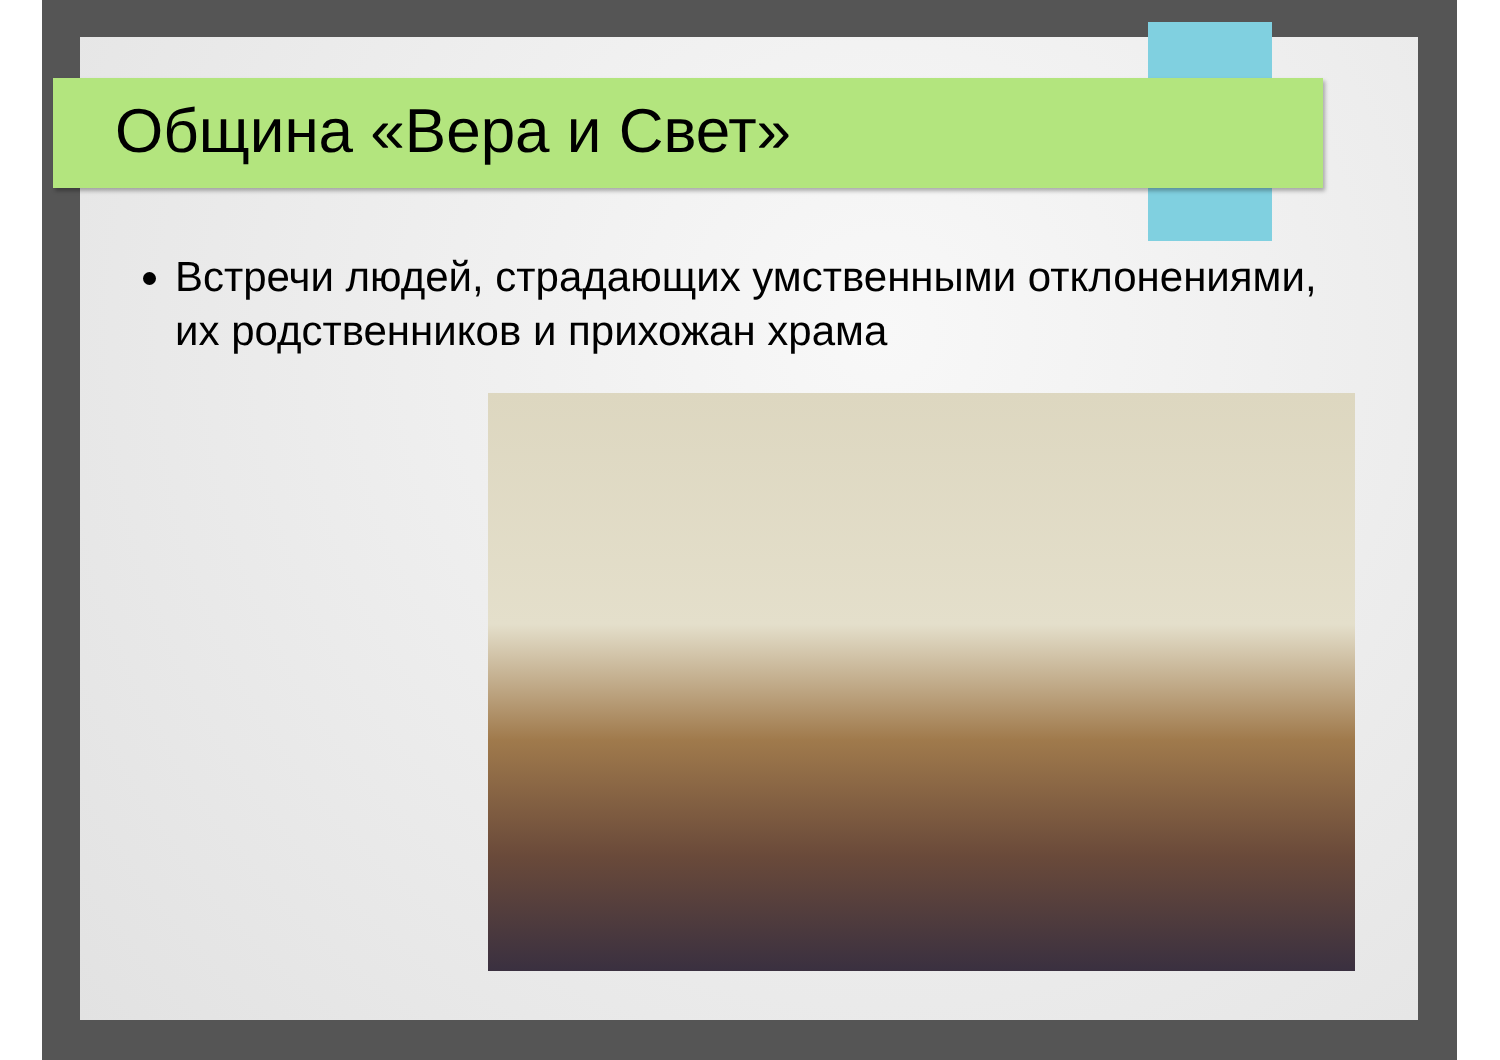Община «Вера и Свет»
Встречи людей, страдающих умственными отклонениями, их родственников и прихожан храма